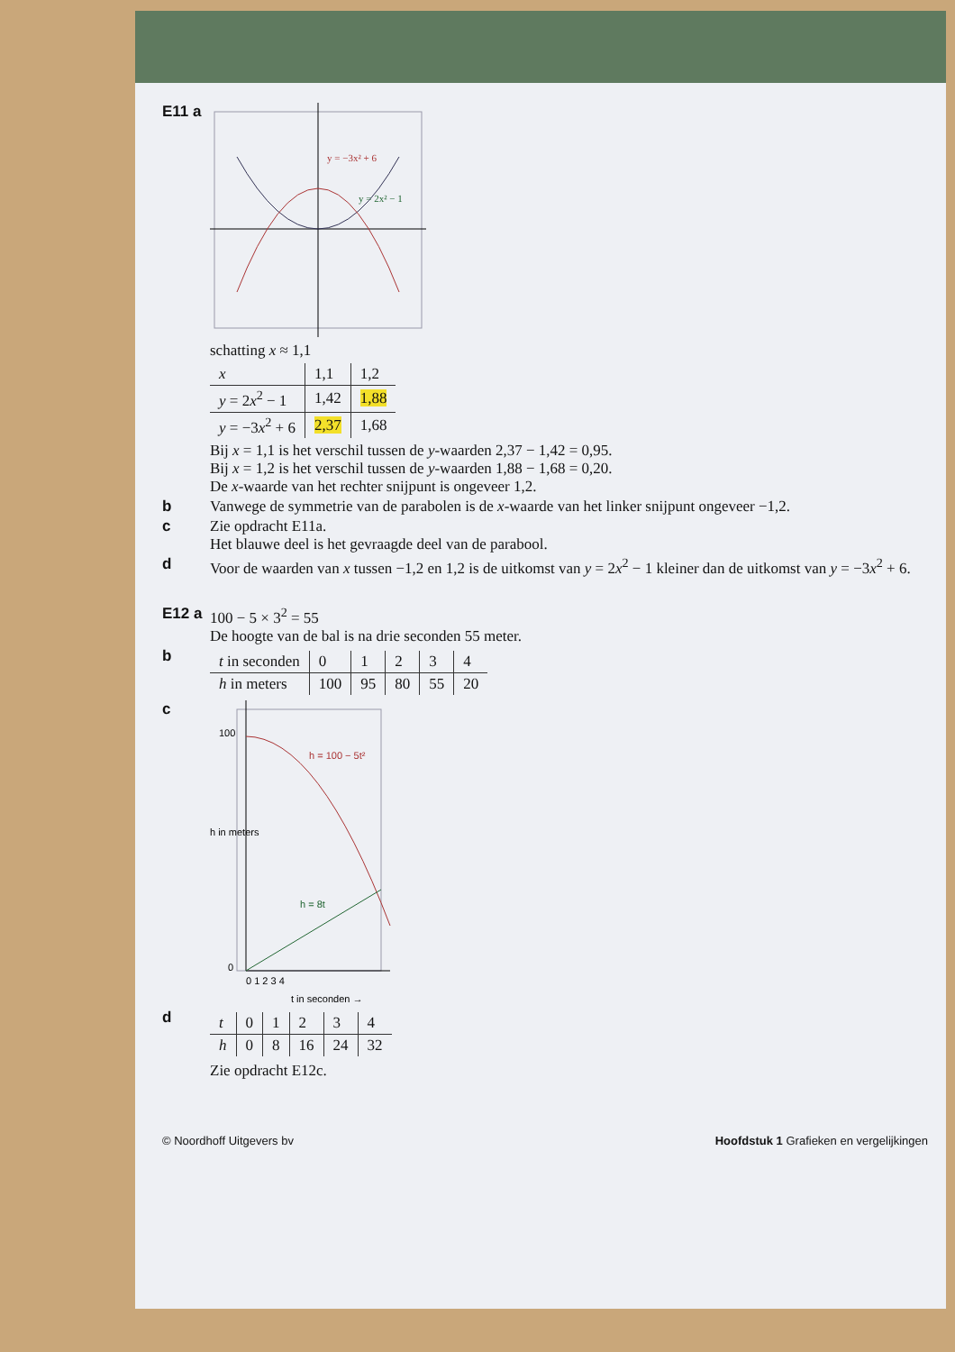E11 a
y = −3x² + 6
y = 2x² − 1
schatting x ≈ 1,1
| x | 1,1 | 1,2 |
| --- | --- | --- |
| y = 2 x<sup>2</sup> − 1 | 1,42 | 1,88 |
| y = −3 x<sup>2</sup> + 6 | 2,37 | 1,68 |
Bij x = 1,1 is het verschil tussen de y-waarden 2,37 − 1,42 = 0,95.
Bij x = 1,2 is het verschil tussen de y-waarden 1,88 − 1,68 = 0,20.
De x-waarde van het rechter snijpunt is ongeveer 1,2.
b Vanwege de symmetrie van de parabolen is de x-waarde van het linker snijpunt ongeveer −1,2.
c Zie opdracht E11a.
Het blauwe deel is het gevraagde deel van de parabool.
d Voor de waarden van x tussen −1,2 en 1,2 is de uitkomst van y = 2x<sup>2</sup> − 1 kleiner dan de uitkomst van y = −3x<sup>2</sup> + 6.
E12 a
100 − 5 × 3<sup>2</sup> = 55
De hoogte van de bal is na drie seconden 55 meter.
b
| t in seconden | 0 | 1 | 2 | 3 | 4 |
| --- | --- | --- | --- | --- | --- |
| h in meters | 100 | 95 | 80 | 55 | 20 |
c
h = 100 − 5t²
h = 8t
100
0
0 1 2 3 4
t in seconden →
h in meters
d
| t | 0 | 1 | 2 | 3 | 4 |
| --- | --- | --- | --- | --- | --- |
| h | 0 | 8 | 16 | 24 | 32 |
Zie opdracht E12c.
© Noordhoff Uitgevers bv Hoofdstuk 1 Grafieken en vergelijkingen